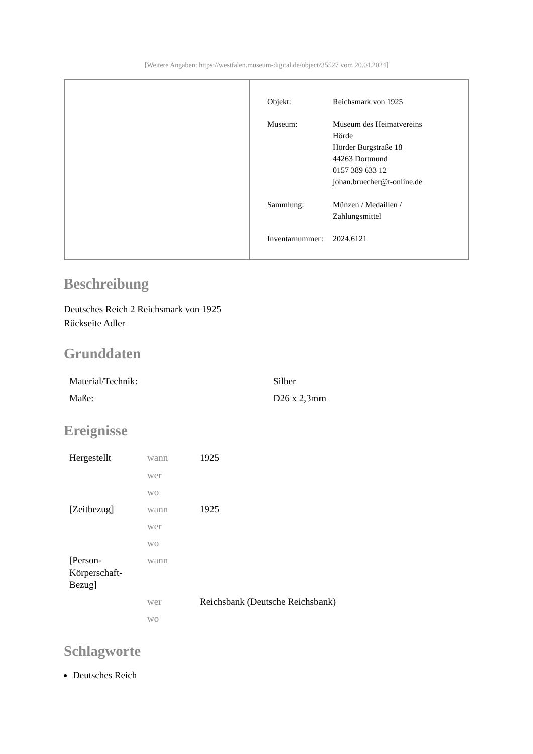[Weitere Angaben: https://westfalen.museum-digital.de/object/35527 vom 20.04.2024]
| Objekt: | Reichsmark von 1925 |
| Museum: | Museum des Heimatvereins Hörde Hörder Burgstraße 18 44263 Dortmund 0157 389 633 12 johan.bruecher@t-online.de |
| Sammlung: | Münzen / Medaillen / Zahlungsmittel |
| Inventarnummer: | 2024.6121 |
Beschreibung
Deutsches Reich 2 Reichsmark von 1925
Rückseite Adler
Grunddaten
| Material/Technik: | Silber |
| Maße: | D26 x 2,3mm |
Ereignisse
| Hergestellt | wann | 1925 |
| | wer | |
| | wo | |
| [Zeitbezug] | wann | 1925 |
| | wer | |
| | wo | |
| [Person- Körperschaft- Bezug] | wann | |
| | wer | Reichsbank (Deutsche Reichsbank) |
| | wo | |
Schlagworte
Deutsches Reich